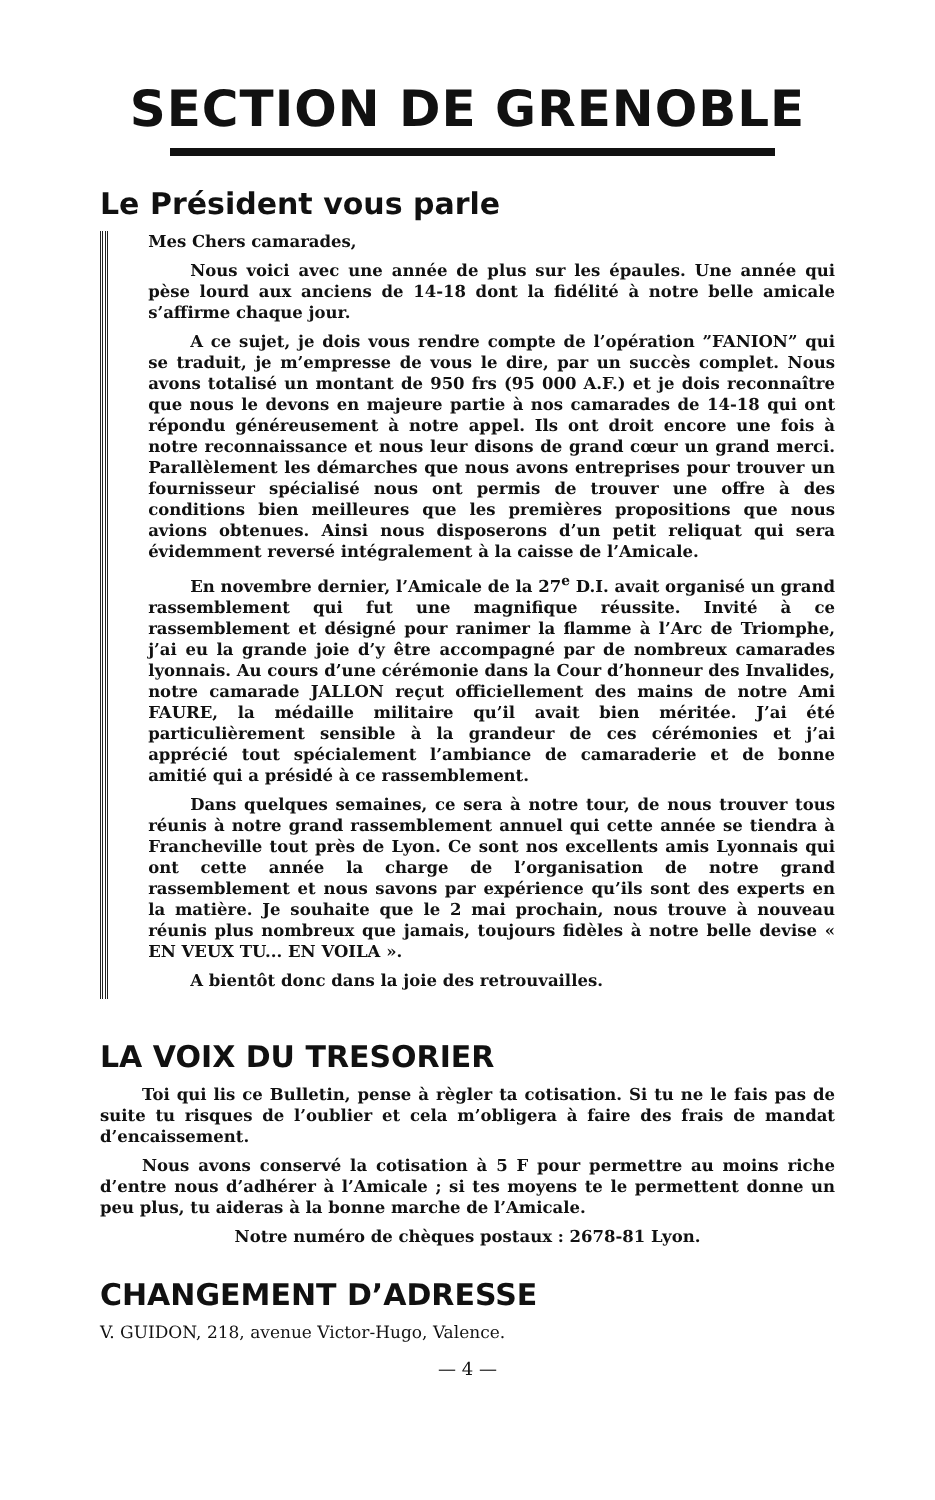SECTION DE GRENOBLE
Le Président vous parle
Mes Chers camarades,
Nous voici avec une année de plus sur les épaules. Une année qui pèse lourd aux anciens de 14-18 dont la fidélité à notre belle amicale s’affirme chaque jour.
A ce sujet, je dois vous rendre compte de l’opération ”FANION” qui se traduit, je m’empresse de vous le dire, par un succès complet. Nous avons totalisé un montant de 950 frs (95 000 A.F.) et je dois reconnaître que nous le devons en majeure partie à nos camarades de 14-18 qui ont répondu généreusement à notre appel. Ils ont droit encore une fois à notre reconnaissance et nous leur disons de grand cœur un grand merci. Parallèlement les démarches que nous avons entreprises pour trouver un fournisseur spécialisé nous ont permis de trouver une offre à des conditions bien meilleures que les premières propositions que nous avions obtenues. Ainsi nous disposerons d’un petit reliquat qui sera évidemment reversé intégralement à la caisse de l’Amicale.
En novembre dernier, l’Amicale de la 27<sup>e</sup> D.I. avait organisé un grand rassemblement qui fut une magnifique réussite. Invité à ce rassemblement et désigné pour ranimer la flamme à l’Arc de Triomphe, j’ai eu la grande joie d’y être accompagné par de nombreux camarades lyonnais. Au cours d’une cérémonie dans la Cour d’honneur des Invalides, notre camarade JALLON reçut officiellement des mains de notre Ami FAURE, la médaille militaire qu’il avait bien méritée. J’ai été particulièrement sensible à la grandeur de ces cérémonies et j’ai apprécié tout spécialement l’ambiance de camaraderie et de bonne amitié qui a présidé à ce rassemblement.
Dans quelques semaines, ce sera à notre tour, de nous trouver tous réunis à notre grand rassemblement annuel qui cette année se tiendra à Francheville tout près de Lyon. Ce sont nos excellents amis Lyonnais qui ont cette année la charge de l’organisation de notre grand rassemblement et nous savons par expérience qu’ils sont des experts en la matière. Je souhaite que le 2 mai prochain, nous trouve à nouveau réunis plus nombreux que jamais, toujours fidèles à notre belle devise « EN VEUX TU... EN VOILA ».
A bientôt donc dans la joie des retrouvailles.
LA VOIX DU TRESORIER
Toi qui lis ce Bulletin, pense à règler ta cotisation. Si tu ne le fais pas de suite tu risques de l’oublier et cela m’obligera à faire des frais de mandat d’encaissement.
Nous avons conservé la cotisation à 5 F pour permettre au moins riche d’entre nous d’adhérer à l’Amicale ; si tes moyens te le permettent donne un peu plus, tu aideras à la bonne marche de l’Amicale.
Notre numéro de chèques postaux : 2678-81 Lyon.
CHANGEMENT D’ADRESSE
V. GUIDON, 218, avenue Victor-Hugo, Valence.
— 4 —